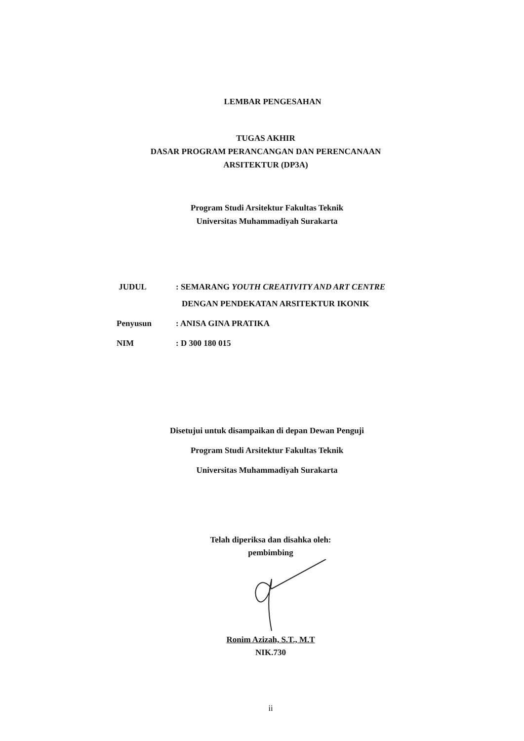LEMBAR PENGESAHAN
TUGAS AKHIR
DASAR PROGRAM PERANCANGAN DAN PERENCANAAN
ARSITEKTUR (DP3A)
Program Studi Arsitektur Fakultas Teknik
Universitas Muhammadiyah Surakarta
JUDUL : SEMARANG YOUTH CREATIVITY AND ART CENTRE
DENGAN PENDEKATAN ARSITEKTUR IKONIK
Penyusun : ANISA GINA PRATIKA
NIM : D 300 180 015
Disetujui untuk disampaikan di depan Dewan Penguji
Program Studi Arsitektur Fakultas Teknik
Universitas Muhammadiyah Surakarta
Telah diperiksa dan disahka oleh:
pembimbing
Ronim Azizah, S.T., M.T
NIK.730
ii